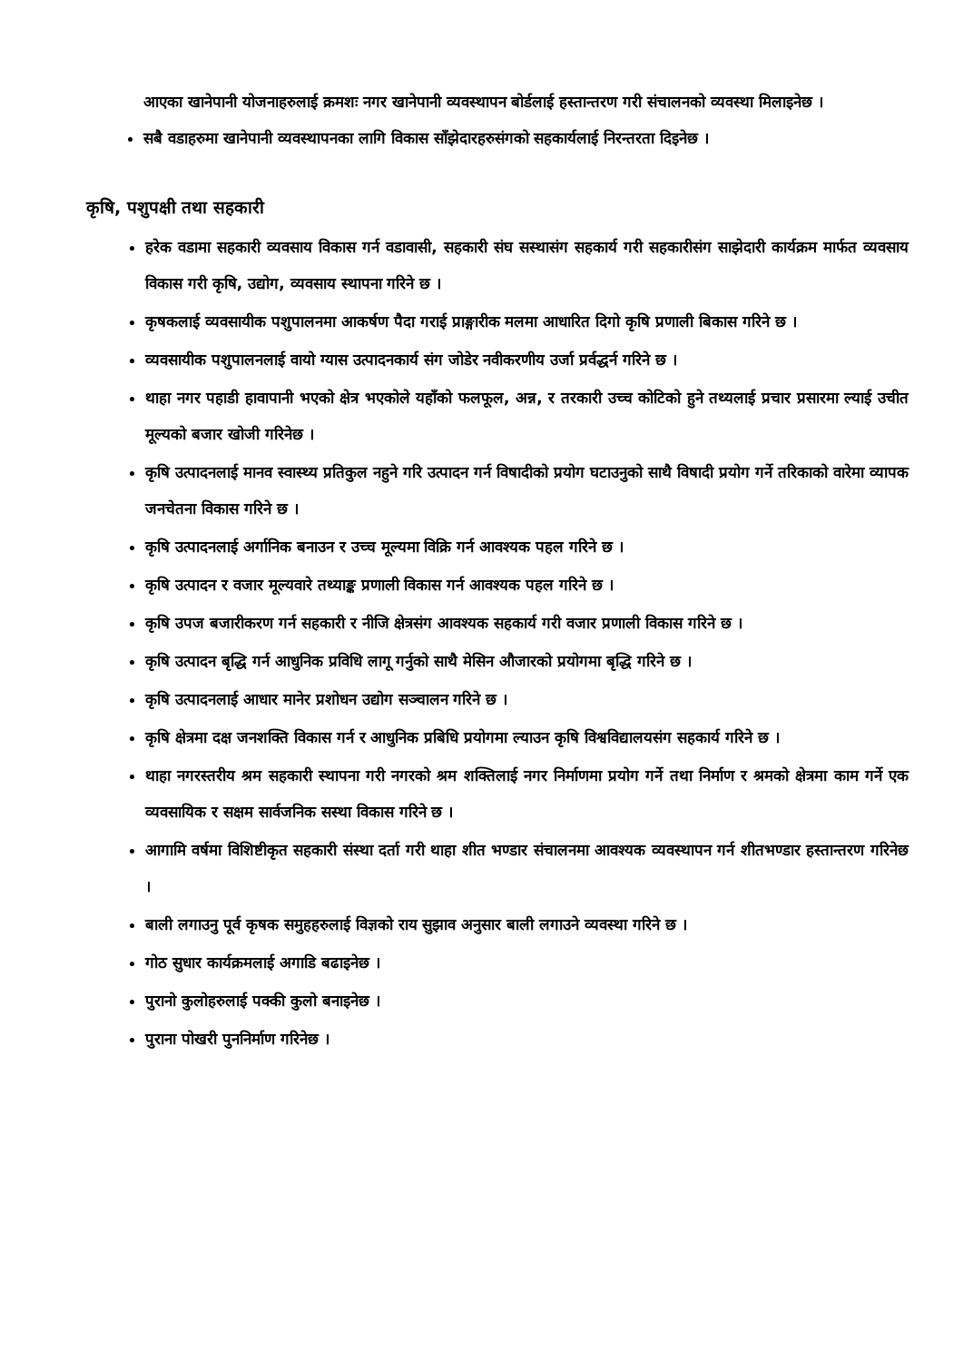आएका खानेपानी योजनाहरुलाई क्रमशः नगर खानेपानी व्यवस्थापन बोर्डलाई हस्तान्तरण गरी संचालनको व्यवस्था मिलाइनेछ ।
सबै वडाहरुमा खानेपानी व्यवस्थापनका लागि विकास साँझेदारहरुसंगको सहकार्यलाई निरन्तरता दिइनेछ ।
कृषि, पशुपक्षी तथा सहकारी
हरेक वडामा सहकारी व्यवसाय विकास गर्न वडावासी, सहकारी संघ सस्थासंग सहकार्य गरी सहकारीसंग साझेदारी कार्यक्रम मार्फत व्यवसाय विकास गरी कृषि, उद्योग, व्यवसाय स्थापना गरिने छ ।
कृषकलाई व्यवसायीक पशुपालनमा आकर्षण पैदा गराई प्राङ्गारीक मलमा आधारित दिगो कृषि प्रणाली बिकास गरिने छ ।
व्यवसायीक पशुपालनलाई वायो ग्यास उत्पादनकार्य संग जोडेर नवीकरणीय उर्जा प्रर्वद्धर्न गरिने छ ।
थाहा नगर पहाडी हावापानी भएको क्षेत्र भएकोले यहाँको फलफूल, अन्न, र तरकारी उच्च कोटिको हुने तथ्यलाई प्रचार प्रसारमा ल्याई उचीत मूल्यको बजार खोजी गरिनेछ ।
कृषि उत्पादनलाई मानव स्वास्थ्य प्रतिकुल नहुने गरि उत्पादन गर्न विषादीको प्रयोग घटाउनुको साथै विषादी प्रयोग गर्ने तरिकाको वारेमा व्यापक जनचेतना विकास गरिने छ ।
कृषि उत्पादनलाई अर्गानिक बनाउन र उच्च मूल्यमा विक्रि गर्न आवश्यक पहल गरिने छ ।
कृषि उत्पादन र वजार मूल्यवारे तथ्याङ्क प्रणाली विकास गर्न आवश्यक पहल गरिने छ ।
कृषि उपज बजारीकरण गर्न सहकारी र नीजि क्षेत्रसंग आवश्यक सहकार्य गरी वजार प्रणाली विकास गरिने छ ।
कृषि उत्पादन बृद्धि गर्न आधुनिक प्रविधि लागू गर्नुको साथै मेसिन औजारको प्रयोगमा बृद्धि गरिने छ ।
कृषि उत्पादनलाई आधार मानेर प्रशोधन उद्योग सञ्चालन गरिने छ ।
कृषि क्षेत्रमा दक्ष जनशक्ति विकास गर्न र आधुनिक प्रबिधि प्रयोगमा ल्याउन कृषि विश्वविद्यालयसंग सहकार्य गरिने छ ।
थाहा नगरस्तरीय श्रम सहकारी स्थापना गरी नगरको श्रम शक्तिलाई नगर निर्माणमा प्रयोग गर्ने तथा निर्माण र श्रमको क्षेत्रमा काम गर्ने एक व्यवसायिक र सक्षम सार्वजनिक सस्था विकास गरिने छ ।
आगामि वर्षमा विशिष्टीकृत सहकारी संस्था दर्ता गरी थाहा शीत भण्डार संचालनमा आवश्यक व्यवस्थापन गर्न शीतभण्डार हस्तान्तरण गरिनेछ ।
बाली लगाउनु पूर्व कृषक समुहहरुलाई विज्ञको राय सुझाव अनुसार बाली लगाउने व्यवस्था गरिने छ ।
गोठ सुधार कार्यक्रमलाई अगाडि बढाइनेछ ।
पुरानो कुलोहरुलाई पक्की कुलो बनाइनेछ ।
पुराना पोखरी पुननिर्माण गरिनेछ ।